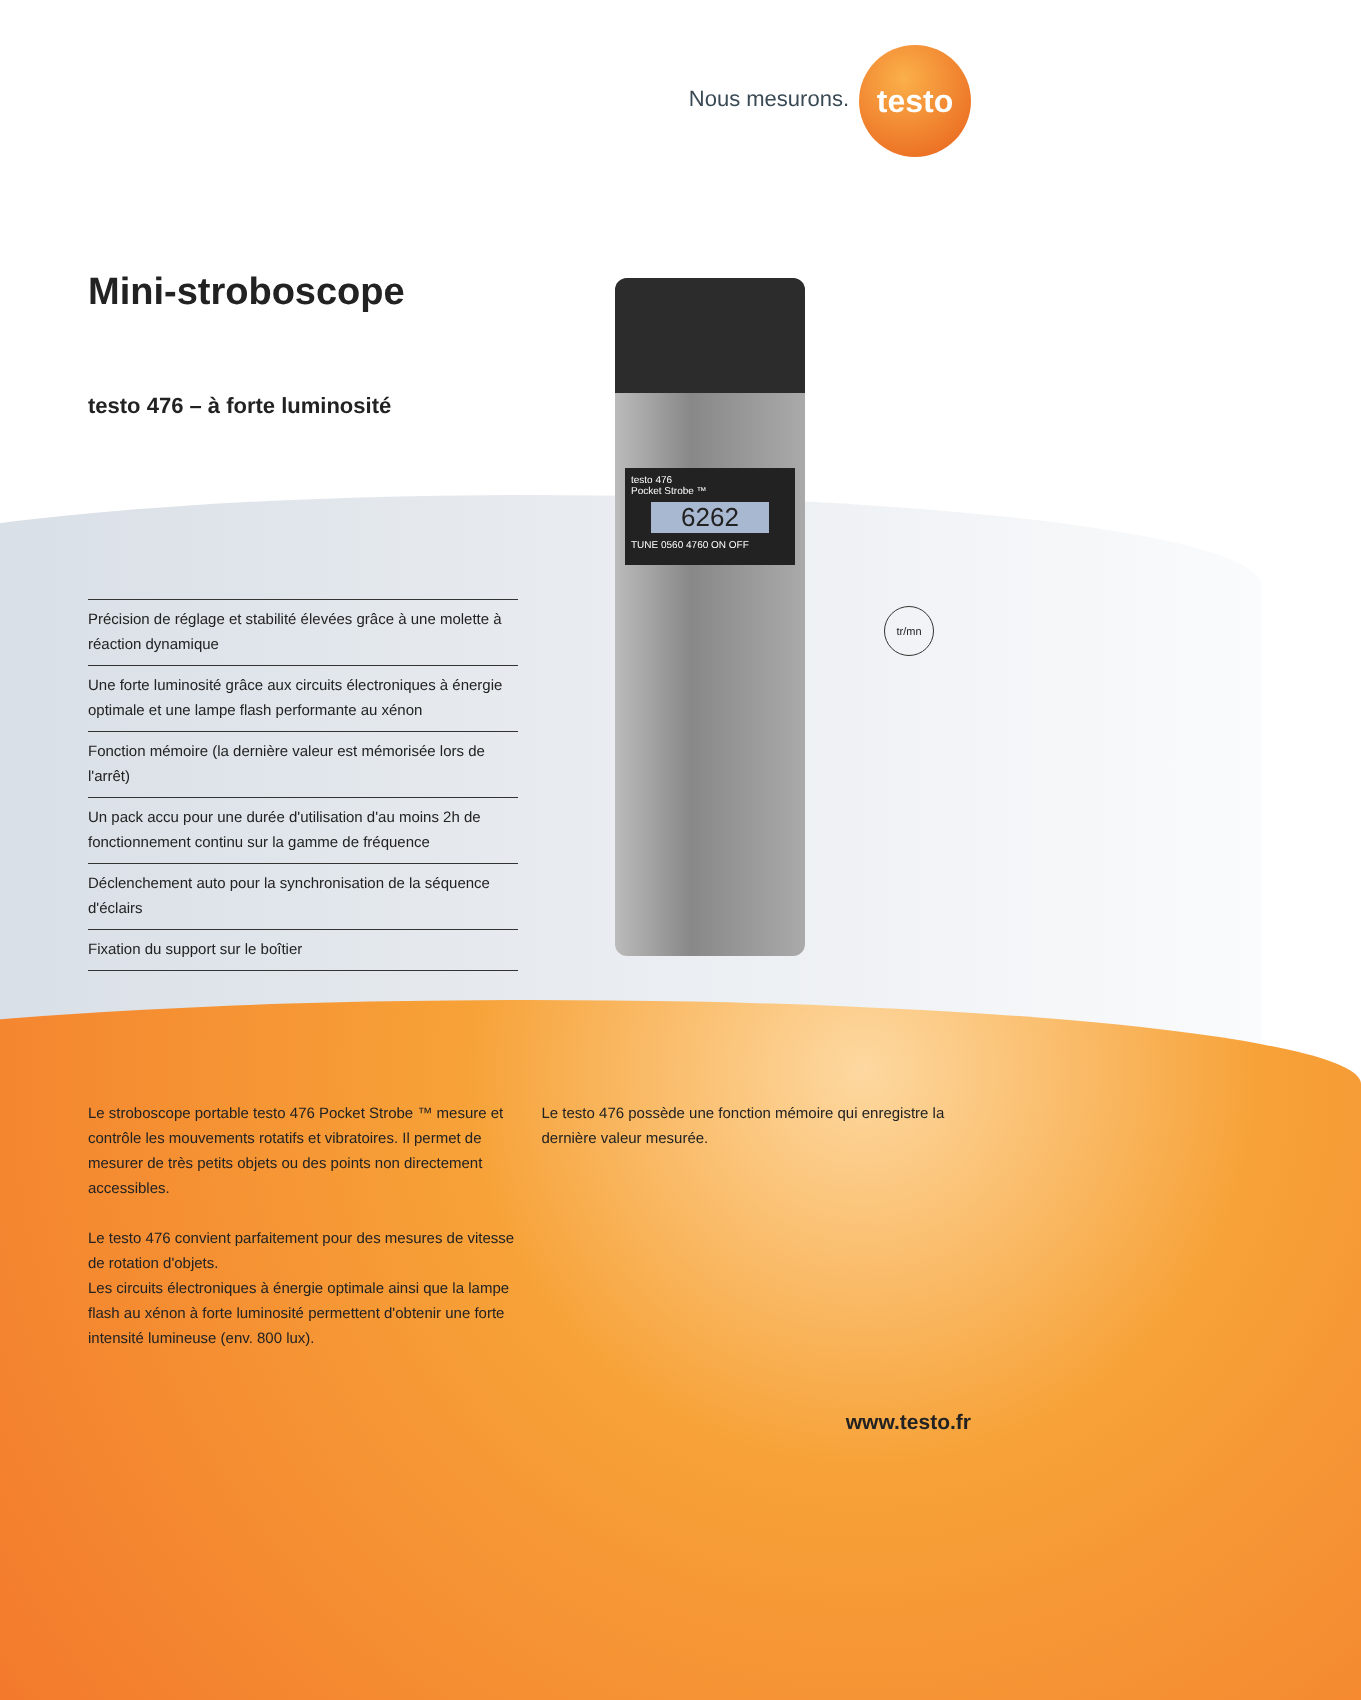Nous mesurons.
testo
Mini-stroboscope
testo 476 – à forte luminosité
Précision de réglage et stabilité élevées grâce à une molette à réaction dynamique
Une forte luminosité grâce aux circuits électroniques à énergie optimale et une lampe flash performante au xénon
Fonction mémoire (la dernière valeur est mémorisée lors de l'arrêt)
Un pack accu pour une durée d'utilisation d'au moins 2h de fonctionnement continu sur la gamme de fréquence
Déclenchement auto pour la synchronisation de la séquence d'éclairs
Fixation du support sur le boîtier
testo 476
Pocket Strobe ™
6262
TUNE 0560 4760 ON OFF
tr/mn
Le stroboscope portable testo 476 Pocket Strobe ™ mesure et contrôle les mouvements rotatifs et vibratoires. Il permet de mesurer de très petits objets ou des points non directement accessibles.
Le testo 476 convient parfaitement pour des mesures de vitesse de rotation d'objets.
Les circuits électroniques à énergie optimale ainsi que la lampe flash au xénon à forte luminosité permettent d'obtenir une forte intensité lumineuse (env. 800 lux).
Le testo 476 possède une fonction mémoire qui enregistre la dernière valeur mesurée.
www.testo.fr